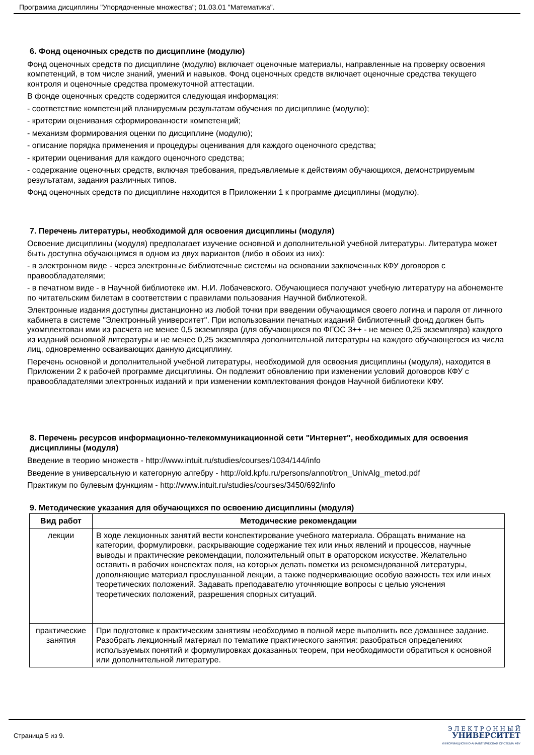Программа дисциплины "Упорядоченные множества"; 01.03.01 "Математика".
6. Фонд оценочных средств по дисциплине (модулю)
Фонд оценочных средств по дисциплине (модулю) включает оценочные материалы, направленные на проверку освоения компетенций, в том числе знаний, умений и навыков. Фонд оценочных средств включает оценочные средства текущего контроля и оценочные средства промежуточной аттестации.
В фонде оценочных средств содержится следующая информация:
- соответствие компетенций планируемым результатам обучения по дисциплине (модулю);
- критерии оценивания сформированности компетенций;
- механизм формирования оценки по дисциплине (модулю);
- описание порядка применения и процедуры оценивания для каждого оценочного средства;
- критерии оценивания для каждого оценочного средства;
- содержание оценочных средств, включая требования, предъявляемые к действиям обучающихся, демонстрируемым результатам, задания различных типов.
Фонд оценочных средств по дисциплине находится в Приложении 1 к программе дисциплины (модулю).
7. Перечень литературы, необходимой для освоения дисциплины (модуля)
Освоение дисциплины (модуля) предполагает изучение основной и дополнительной учебной литературы. Литература может быть доступна обучающимся в одном из двух вариантов (либо в обоих из них):
- в электронном виде - через электронные библиотечные системы на основании заключенных КФУ договоров с правообладателями;
- в печатном виде - в Научной библиотеке им. Н.И. Лобачевского. Обучающиеся получают учебную литературу на абонементе по читательским билетам в соответствии с правилами пользования Научной библиотекой.
Электронные издания доступны дистанционно из любой точки при введении обучающимся своего логина и пароля от личного кабинета в системе "Электронный университет". При использовании печатных изданий библиотечный фонд должен быть укомплектован ими из расчета не менее 0,5 экземпляра (для обучающихся по ФГОС 3++ - не менее 0,25 экземпляра) каждого из изданий основной литературы и не менее 0,25 экземпляра дополнительной литературы на каждого обучающегося из числа лиц, одновременно осваивающих данную дисциплину.
Перечень основной и дополнительной учебной литературы, необходимой для освоения дисциплины (модуля), находится в Приложении 2 к рабочей программе дисциплины. Он подлежит обновлению при изменении условий договоров КФУ с правообладателями электронных изданий и при изменении комплектования фондов Научной библиотеки КФУ.
8. Перечень ресурсов информационно-телекоммуникационной сети "Интернет", необходимых для освоения дисциплины (модуля)
Введение в теорию множеств - http://www.intuit.ru/studies/courses/1034/144/info
Введение в универсальную и категорную алгебру - http://old.kpfu.ru/persons/annot/tron_UnivAlg_metod.pdf
Практикум по булевым функциям - http://www.intuit.ru/studies/courses/3450/692/info
9. Методические указания для обучающихся по освоению дисциплины (модуля)
| Вид работ | Методические рекомендации |
| --- | --- |
| лекции | В ходе лекционных занятий вести конспектирование учебного материала. Обращать внимание на категории, формулировки, раскрывающие содержание тех или иных явлений и процессов, научные выводы и практические рекомендации, положительный опыт в ораторском искусстве. Желательно оставить в рабочих конспектах поля, на которых делать пометки из рекомендованной литературы, дополняющие материал прослушанной лекции, а также подчеркивающие особую важность тех или иных теоретических положений. Задавать преподавателю уточняющие вопросы с целью уяснения теоретических положений, разрешения спорных ситуаций. |
| практические занятия | При подготовке к практическим занятиям необходимо в полной мере выполнить все домашнее задание. Разобрать лекционный материал по тематике практического занятия: разобраться определениях используемых понятий и формулировках доказанных теорем, при необходимости обратиться к основной или дополнительной литературе. |
Страница 5 из 9.
Э Л Е К Т Р О Н Н Ы Й
УНИВЕРСИТЕТ
ИНФОРМАЦИОННО-АНАЛИТИЧЕСКАЯ СИСТЕМА КФУ